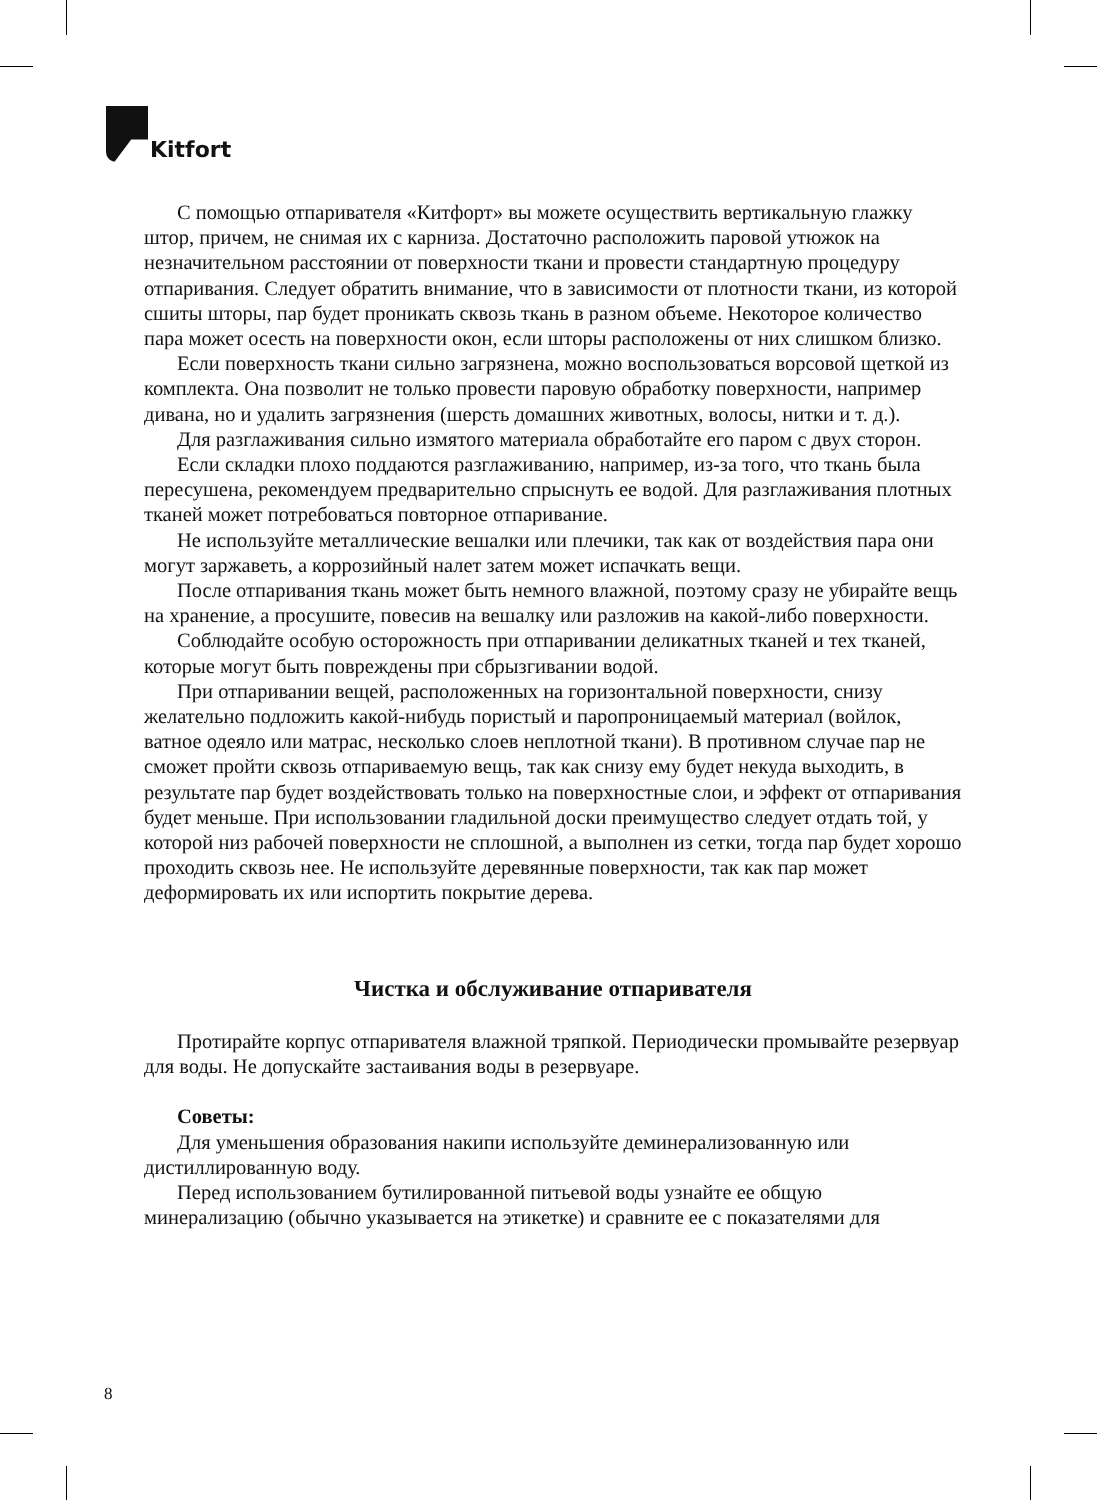Kitfort
С помощью отпаривателя «Китфорт» вы можете осуществить вертикальную глажку штор, причем, не снимая их с карниза. Достаточно расположить паровой утюжок на незначительном расстоянии от поверхности ткани и провести стандартную процедуру отпаривания. Следует обратить внимание, что в зависимости от плотности ткани, из которой сшиты шторы, пар будет проникать сквозь ткань в разном объеме. Некоторое количество пара может осесть на поверхности окон, если шторы расположены от них слишком близко.
Если поверхность ткани сильно загрязнена, можно воспользоваться ворсовой щеткой из комплекта. Она позволит не только провести паровую обработку поверхности, например дивана, но и удалить загрязнения (шерсть домашних животных, волосы, нитки и т. д.).
Для разглаживания сильно измятого материала обработайте его паром с двух сторон.
Если складки плохо поддаются разглаживанию, например, из-за того, что ткань была пересушена, рекомендуем предварительно спрыснуть ее водой. Для разглаживания плотных тканей может потребоваться повторное отпаривание.
Не используйте металлические вешалки или плечики, так как от воздействия пара они могут заржаветь, а коррозийный налет затем может испачкать вещи.
После отпаривания ткань может быть немного влажной, поэтому сразу не убирайте вещь на хранение, а просушите, повесив на вешалку или разложив на какой-либо поверхности.
Соблюдайте особую осторожность при отпаривании деликатных тканей и тех тканей, которые могут быть повреждены при сбрызгивании водой.
При отпаривании вещей, расположенных на горизонтальной поверхности, снизу желательно подложить какой-нибудь пористый и паропроницаемый материал (войлок, ватное одеяло или матрас, несколько слоев неплотной ткани). В противном случае пар не сможет пройти сквозь отпариваемую вещь, так как снизу ему будет некуда выходить, в результате пар будет воздействовать только на поверхностные слои, и эффект от отпаривания будет меньше. При использовании гладильной доски преимущество следует отдать той, у которой низ рабочей поверхности не сплошной, а выполнен из сетки, тогда пар будет хорошо проходить сквозь нее. Не используйте деревянные поверхности, так как пар может деформировать их или испортить покрытие дерева.
Чистка и обслуживание отпаривателя
Протирайте корпус отпаривателя влажной тряпкой. Периодически промывайте резервуар для воды. Не допускайте застаивания воды в резервуаре.
Советы:
Для уменьшения образования накипи используйте деминерализованную или дистиллированную воду.
Перед использованием бутилированной питьевой воды узнайте ее общую минерализацию (обычно указывается на этикетке) и сравните ее с показателями для
8